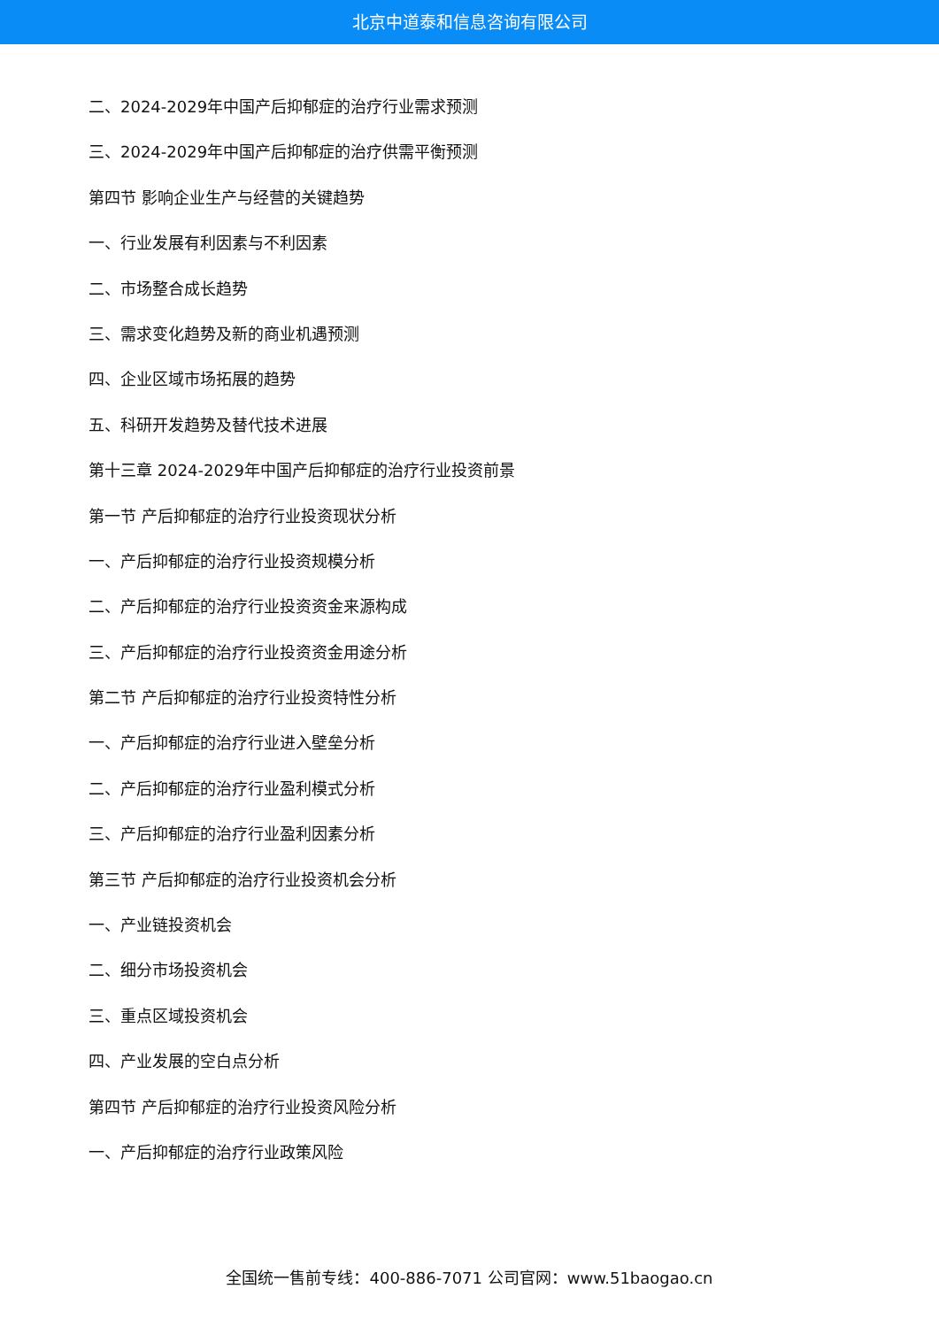北京中道泰和信息咨询有限公司
二、2024-2029年中国产后抑郁症的治疗行业需求预测
三、2024-2029年中国产后抑郁症的治疗供需平衡预测
第四节 影响企业生产与经营的关键趋势
一、行业发展有利因素与不利因素
二、市场整合成长趋势
三、需求变化趋势及新的商业机遇预测
四、企业区域市场拓展的趋势
五、科研开发趋势及替代技术进展
第十三章 2024-2029年中国产后抑郁症的治疗行业投资前景
第一节 产后抑郁症的治疗行业投资现状分析
一、产后抑郁症的治疗行业投资规模分析
二、产后抑郁症的治疗行业投资资金来源构成
三、产后抑郁症的治疗行业投资资金用途分析
第二节 产后抑郁症的治疗行业投资特性分析
一、产后抑郁症的治疗行业进入壁垒分析
二、产后抑郁症的治疗行业盈利模式分析
三、产后抑郁症的治疗行业盈利因素分析
第三节 产后抑郁症的治疗行业投资机会分析
一、产业链投资机会
二、细分市场投资机会
三、重点区域投资机会
四、产业发展的空白点分析
第四节 产后抑郁症的治疗行业投资风险分析
一、产后抑郁症的治疗行业政策风险
全国统一售前专线：400-886-7071 公司官网：www.51baogao.cn